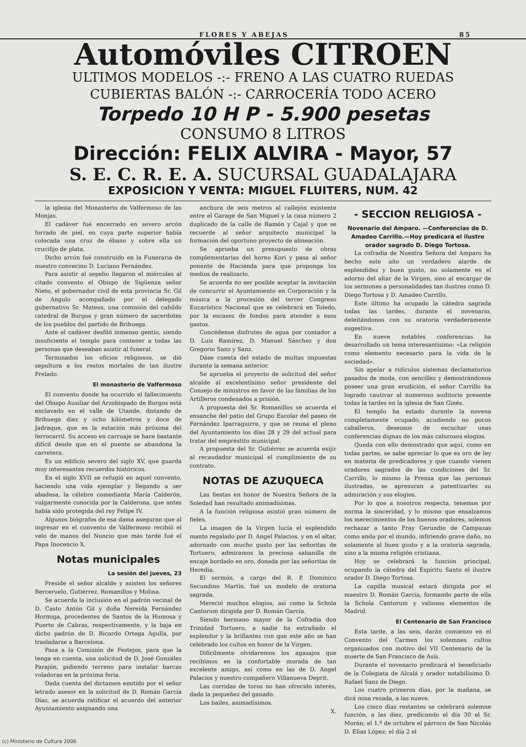FLORES Y ABEJAS 85
Automóviles CITROEN
ULTIMOS MODELOS -:- FRENO A LAS CUATRO RUEDAS
CUBIERTAS BALÓN -:- CARROCERÍA TODO ACERO
Torpedo 10 H P - 5.900 pesetas
CONSUMO 8 LITROS
Dirección: FELIX ALVIRA - Mayor, 57
S. E. C. R. E. A. SUCURSAL GUADALAJARA
EXPOSICION Y VENTA: MIGUEL FLUITERS, NUM. 42
la iglesia del Monasterio de Valfermoso de las Monjas.
El cadáver fué encerrado en severo arcón forrado de piel, en cuya parte superior había colocada una cruz de ébano y sobre ella un crucifijo de plata.
Dicho arcón fué construído en la Funeraria de nuestro convecino D. Luciano Fernández.
Para asistir al sepelio llegaron el miércoles al citado convento el Obispo de Sigüenza señor Nieto, el gobernador civil de esta provincia Sr. Gil de Angulo acompañado por el delegado gubernativo Sr. Mateos, una comisión del cabildo catedral de Burgos y gran número de sacerdotes de los pueblos del partido de Brihuega.
Ante el cadáver desfiló inmenso gentío, siendo insuficiente el templo para contener a todas las personas que deseaban asistir al funeral.
Terminados los oficios religiosos, se dió sepultura a los restos mortales de tan ilustre Prelado.
El monasterio de Valfermoso
El convento donde ha ocurrido el fallecimiento del Obispo Auxiliar del Arzobispado de Burgos está enclavado en el valle de Utande, distando de Brihuega diez y ocho kilómetros y doce de Jadraque, que es la estación más próxima del ferrocarril. Su acceso en carruaje se hace bastante difícil desde que en el puente se abandona la carretera.
Es un edificio severo del siglo XV, que guarda muy interesantes recuerdos históricos.
En el siglo XVII se refugió en aquel convento, haciendo una vida ejemplar y llegando a ser abadesa, la célebre comedianta María Calderón, vulgarmente conocida por la Calderona, que antes había sido protegida del rey Felipe IV.
Algunos biógrafos de esa dama aseguran que al ingresar en el convento de Valfermoso recibió el velo de manos del Nuncio que más tarde fué el Papa Inocencio X.
Notas municipales
La sesión del jueves, 23
Preside el señor alcalde y asisten los señores Berceruelo, Gutiérrez, Romanillos y Molina.
Se acuerda la inclusión en el padrón vecinal de D. Casto Antón Gil y doña Nereida Fernández Hormiga, procedentes de Santos de la Humosa y Puerto de Cabras, respectivamente, y la baja en dicho padrón de D. Ricardo Ortega Agulla, por trasladarse a Barcelona.
Pasa a la Comisión de Festejos, para que la tenga en cuenta, una solicitud de D. José González Parajón, pidiendo terreno para instalar barcas voladoras en la próxima feria.
Dada cuenta del dictamen emitido por el señor letrado asesor en la solicitud de D. Román García Díaz, se acuerda ratificar el acuerdo del anterior Ayuntamiento asignando una
anchura de seis metros al callejón existente entre el Garage de San Miguel y la casa número 2 duplicado de la calle de Ramón y Cajal y que se recuerde al señor arquitecto municipal la formación del oportuno proyecto de alineación.
Se aprueba un presupuesto de obras complementarias del horno Kori y pasa al señor ponente de Hacienda para que proponga los medios de realizarlo.
Se acuerda no ser posible aceptar la invitación de concurrir el Ayuntamiento en Corporación y la música a la procesión del tercer Congreso Eucarístico Nacional que se celebrará en Toledo, por la escasez de fondos para atender a esos gastos.
Concédense disfrutes de agua por contador a D. Luis Ramírez, D. Manuel Sánchez y don Gregorio Sanz y Sanz.
Dáse cuenta del estado de multas impuestas durante la semana anterior.
Se aprueba el proyecto de solicitud del señor alcalde al excelentísimo señor presidente del Consejo de ministros en favor de las familias de los Artilleros condenados a prisión.
A propuesta del Sr. Romanillos se acuerda el ensanche del patio del Grupo Escolar del paseo de Fernández Iparraguirre, y que se reuna el pleno del Ayuntamiento los días 28 y 29 del actual para tratar del empréstito municipal.
A propuesta del Sr. Gutiérrez se acuerda exijir al recaudador municipal el cumplimiento de su contrato.
NOTAS DE AZUQUECA
Las fiestas en honor de Nuestra Señora de la Soledad han resultado animadísimas.
A la función religiosa asistió gran número de fieles.
La imagen de la Virgen lucía el esplendido manto regalado por D. Angel Palacios, y en el altar, adornado con mucho gusto por las señoritas de Tortuero, admiramos la preciosa sabanilla de encaje bordado en oro, donada por las señoritas de Heredia.
El sermón, a cargo del R. P. Dominico Secundino Martín, fué un modelo de oratoria sagrada.
Mereció muchos elogios, así como la Schola Cantorum dirigida por D. Román García.
Siendo hermano mayor de la Cofradía don Trinidad Tortuero, a nadie ha extrañado el esplendor y la brillantez con que este año se han celebrado los cultos en honor de la Virgen.
Difícilmente olvidaremos los agasajos que recibimos en la confortable morada de tan excelente amigo, así como en las de D. Angel Palacios y nuestro compañero Villanueva Deprit.
Las corridas de toros no han ofrecido interés, dada la pequeñez del ganado.
Los bailes, animadísimos.
X.
- SECCION RELIGIOSA -
Novenario del Amparo. —Conferencias de D. Amadeo Carrillo.—Hoy predicará el ilustre orador sagrado D. Diego Tortosa.
La cofradía de Nuestra Señora del Amparo ha hecho este año un verdadero alarde de esplendidez y buen gusto, no solamente en el adorno del altar de la Virgen, sino al encargar de los sermones a personalidades tan ilustres como D. Diego Tortosa y D. Amadeo Carrillo.
Este último ha ocupado la cátedra sagrada todas las tardes, durante el novenario, deleitándonos con su oratoria verdaderamente sugestiva.
En nueve notables conferencias ha desarrollado un tema interesantísimo: «La religión como elemento necesario para la vida de la sociedad».
Sin apelar a ridículos sistemas declamatorios pasados de moda, con sencillez y demostrándonos poseer una gran erudición, el señor Carrillo ha logrado cautivar al numeroso auditorio presente todas la tardes en la iglesia de San Ginés.
El templo ha estado durante la novena completamente ocupado, acudiendo no pocos caballeros, deseosos de escuchar unas conferencias dignas de los más calurosos elogios.
Queda con ello demostrado que aquí, como en todas partes, se sabe apreciar lo que es oro de ley en materia de predicadores y que cuando vienen oradores sagrados de las condiciones del Sr. Carrillo, lo mismo la Prensa que las personas ilustradas, se apresuran a patentizarles su admiración y sus elogios.
Por lo que a nosotros respecta, tenemos por norma la sinceridad, y lo mismo que ensalzamos los merecimientos de los buenos oradores, solemos rechazar a tanto Fray Gerundio de Campazas como anda por el mundo, infiriendo grave daño, no solamente al buen gusto y a la oratoria sagrada, sino a la misma religión cristiana.
Hoy se celebrará la función principal, ocupando la cátedra del Espíritu Santo el ilustre orador D. Diego Tortosa.
La capilla musical estará dirigida por el maestro D. Román García, formando parte de ella la Schola Cantorum y valiosos elementos de Madrid.
El Centenario de San Francisco
Esta tarde, a las seis, darán comienzo en el Convento del Carmen los solemnes cultos organizados con motivo del VII Centenario de la muerte de San Francisco de Asís.
Durante el novenario predicará el beneficiado de la Colegiata de Alcalá y orador notabilísimo D. Rafael Sanz de Diego.
Los cuatro primeros días, por la mañana, se dirá misa rezada, a las nueve.
Los cinco días restantes se celebrará solemne función, a las diez, predicando el día 30 el Sr. Morán; el 1.º de octubre el párroco de San Nicolás D. Elías López; el día 2 el
(c) Ministerio de Cultura 2006